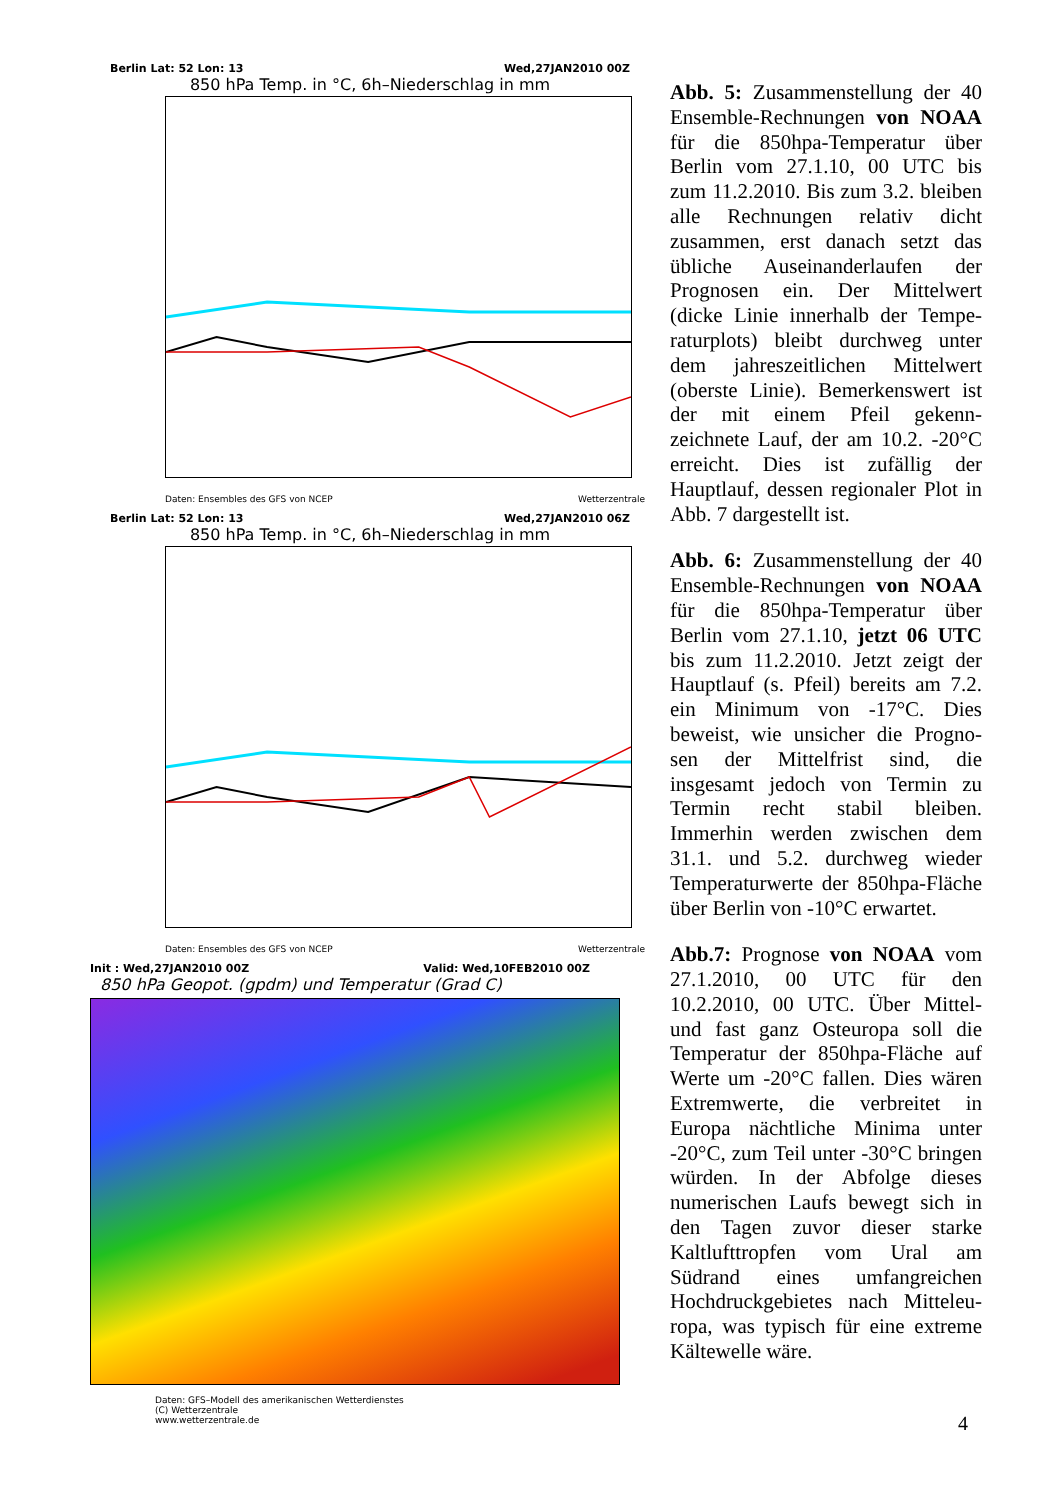Berlin Lat: 52 Lon: 13 Wed,27JAN2010 00Z
850 hPa Temp. in °C, 6h–Niederschlag in mm
Daten: Ensembles des GFS von NCEP Wetterzentrale
Berlin Lat: 52 Lon: 13 Wed,27JAN2010 06Z
850 hPa Temp. in °C, 6h–Niederschlag in mm
Daten: Ensembles des GFS von NCEP Wetterzentrale
Init : Wed,27JAN2010 00Z Valid: Wed,10FEB2010 00Z
850 hPa Geopot. (gpdm) und Temperatur (Grad C)
Daten: GFS–Modell des amerikanischen Wetterdienstes
(C) Wetterzentrale
www.wetterzentrale.de
Abb. 5: Zusammenstellung der 40 Ensemble-Rechnungen von NOAA für die 850hpa-Temperatur über Berlin vom 27.1.10, 00 UTC bis zum 11.2.2010. Bis zum 3.2. bleiben alle Rechnungen relativ dicht zusammen, erst danach setzt das übliche Auseinanderlaufen der Prognosen ein. Der Mittelwert (dicke Linie innerhalb der Tempe-raturplots) bleibt durchweg unter dem jahreszeitlichen Mittelwert (oberste Linie). Bemerkenswert ist der mit einem Pfeil gekenn-zeichnete Lauf, der am 10.2. -20°C erreicht. Dies ist zufällig der Hauptlauf, dessen regionaler Plot in Abb. 7 dargestellt ist.
Abb. 6: Zusammenstellung der 40 Ensemble-Rechnungen von NOAA für die 850hpa-Temperatur über Berlin vom 27.1.10, jetzt 06 UTC bis zum 11.2.2010. Jetzt zeigt der Hauptlauf (s. Pfeil) bereits am 7.2. ein Minimum von -17°C. Dies beweist, wie unsicher die Progno-sen der Mittelfrist sind, die insgesamt jedoch von Termin zu Termin recht stabil bleiben. Immerhin werden zwischen dem 31.1. und 5.2. durchweg wieder Temperaturwerte der 850hpa-Fläche über Berlin von -10°C erwartet.
Abb.7: Prognose von NOAA vom 27.1.2010, 00 UTC für den 10.2.2010, 00 UTC. Über Mittel- und fast ganz Osteuropa soll die Temperatur der 850hpa-Fläche auf Werte um -20°C fallen. Dies wären Extremwerte, die verbreitet in Europa nächtliche Minima unter -20°C, zum Teil unter -30°C bringen würden. In der Abfolge dieses numerischen Laufs bewegt sich in den Tagen zuvor dieser starke Kaltlufttropfen vom Ural am Südrand eines umfangreichen Hochdruckgebietes nach Mitteleu-ropa, was typisch für eine extreme Kältewelle wäre.
4